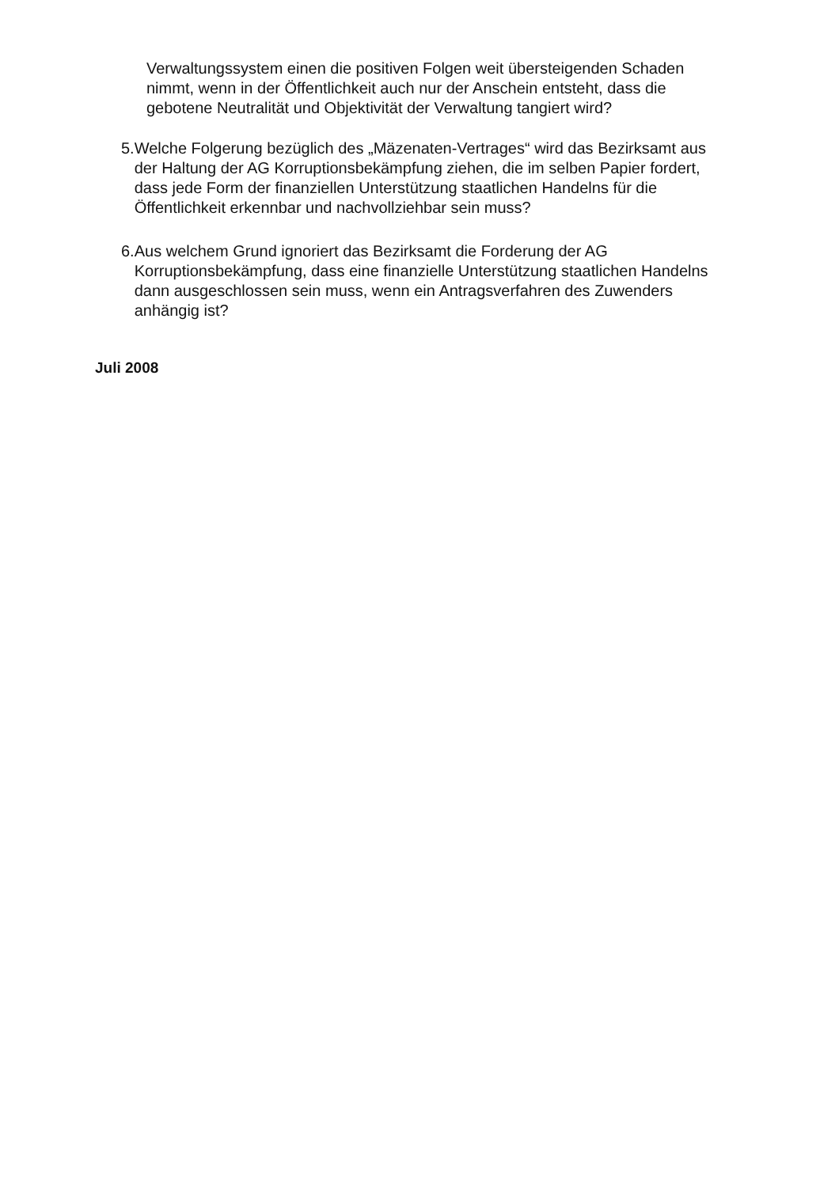Verwaltungssystem einen die positiven Folgen weit übersteigenden Schaden nimmt, wenn in der Öffentlichkeit auch nur der Anschein entsteht, dass die gebotene Neutralität und Objektivität der Verwaltung tangiert wird?
5. Welche Folgerung bezüglich des „Mäzenaten-Vertrages“ wird das Bezirksamt aus der Haltung der AG Korruptionsbekämpfung ziehen, die im selben Papier fordert, dass jede Form der finanziellen Unterstützung staatlichen Handelns für die Öffentlichkeit erkennbar und nachvollziehbar sein muss?
6. Aus welchem Grund ignoriert das Bezirksamt die Forderung der AG Korruptionsbekämpfung, dass eine finanzielle Unterstützung staatlichen Handelns dann ausgeschlossen sein muss, wenn ein Antragsverfahren des Zuwenders anhängig ist?
Juli 2008